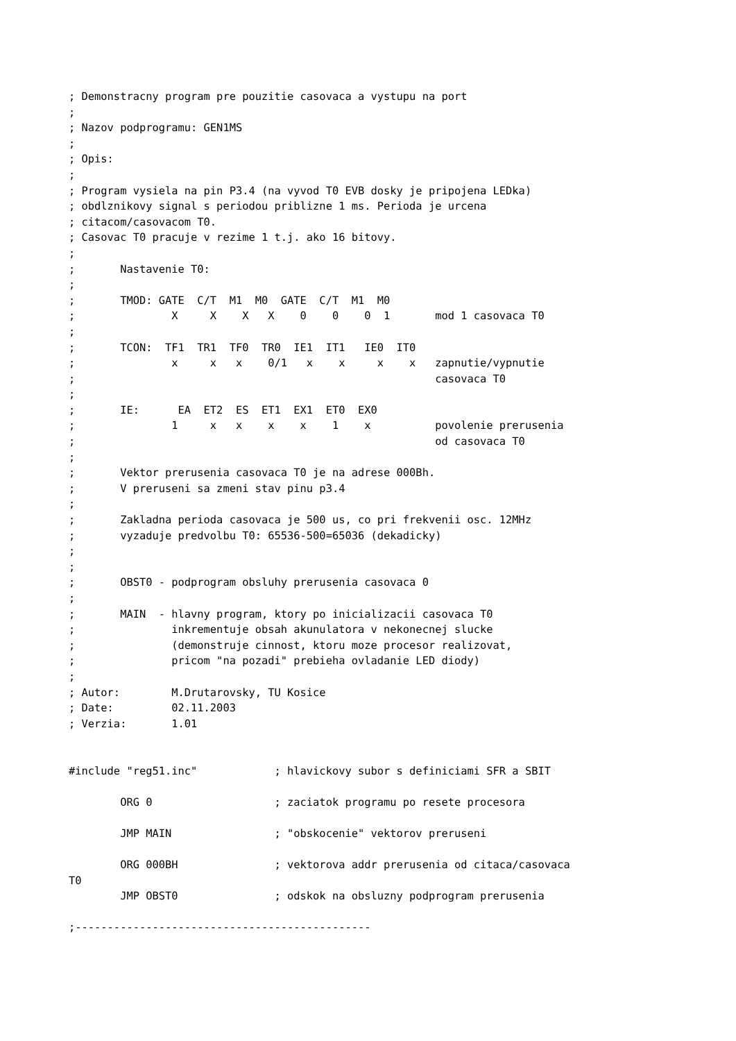; Demonstracny program pre pouzitie casovaca a vystupu na port
;
; Nazov podprogramu: GEN1MS
;
; Opis:
;
; Program vysiela na pin P3.4 (na vyvod T0 EVB dosky je pripojena LEDka)
; obdlznikovy signal s periodou priblizne 1 ms. Perioda je urcena
; citacom/casovacom T0.
; Casovac T0 pracuje v rezime 1 t.j. ako 16 bitovy.
;
;       Nastavenie T0:
;
;       TMOD: GATE  C/T  M1  M0  GATE  C/T  M1  M0
;               X     X    X   X    0    0    0  1       mod 1 casovaca T0
;
;       TCON:  TF1  TR1  TF0  TR0  IE1  IT1   IE0  IT0
;               x     x   x    0/1   x    x     x    x   zapnutie/vypnutie
;                                                        casovaca T0
;
;       IE:      EA  ET2  ES  ET1  EX1  ET0  EX0
;               1     x   x    x    x    1    x          povolenie prerusenia
;                                                        od casovaca T0
;
;       Vektor prerusenia casovaca T0 je na adrese 000Bh.
;       V preruseni sa zmeni stav pinu p3.4
;
;       Zakladna perioda casovaca je 500 us, co pri frekvenii osc. 12MHz
;       vyzaduje predvolbu T0: 65536-500=65036 (dekadicky)
;
;
;       OBST0 - podprogram obsluhy prerusenia casovaca 0
;
;       MAIN  - hlavny program, ktory po inicializacii casovaca T0
;               inkrementuje obsah akunulatora v nekonecnej slucke
;               (demonstruje cinnost, ktoru moze procesor realizovat,
;               pricom "na pozadi" prebieha ovladanie LED diody)
;
; Autor:        M.Drutarovsky, TU Kosice
; Date:         02.11.2003
; Verzia:       1.01


#include "reg51.inc"            ; hlavickovy subor s definiciami SFR a SBIT

        ORG 0                   ; zaciatok programu po resete procesora

        JMP MAIN                ; "obskocenie" vektorov preruseni

        ORG 000BH               ; vektorova addr prerusenia od citaca/casovaca
T0
        JMP OBST0               ; odskok na obsluzny podprogram prerusenia

;----------------------------------------------